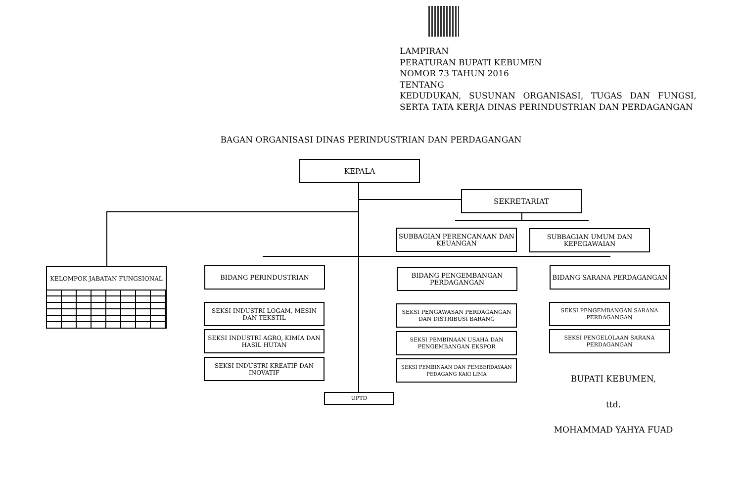LAMPIRAN
PERATURAN BUPATI KEBUMEN
NOMOR 73 TAHUN 2016
TENTANG
KEDUDUKAN, SUSUNAN ORGANISASI, TUGAS DAN FUNGSI, SERTA TATA KERJA DINAS PERINDUSTRIAN DAN PERDAGANGAN
BAGAN ORGANISASI DINAS PERINDUSTRIAN DAN PERDAGANGAN
KEPALA
SEKRETARIAT
SUBBAGIAN PERENCANAAN DAN KEUANGAN
SUBBAGIAN UMUM DAN KEPEGAWAIAN
KELOMPOK JABATAN FUNGSIONAL BIDANG PERINDUSTRIAN BIDANG PENGEMBANGAN PERDAGANGAN BIDANG SARANA PERDAGANGAN
SEKSI INDUSTRI LOGAM, MESIN DAN TEKSTIL
SEKSI INDUSTRI AGRO, KIMIA DAN HASIL HUTAN
SEKSI INDUSTRI KREATIF DAN INOVATIF
SEKSI PENGAWASAN PERDAGANGAN DAN DISTRIBUSI BARANG
SEKSI PEMBINAAN USAHA DAN PENGEMBANGAN EKSPOR
SEKSI PEMBINAAN DAN PEMBERDAYAAN PEDAGANG KAKI LIMA
SEKSI PENGEMBANGAN SARANA PERDAGANGAN
SEKSI PENGELOLAAN SARANA PERDAGANGAN
UPTD
BUPATI KEBUMEN,
ttd.
MOHAMMAD YAHYA FUAD